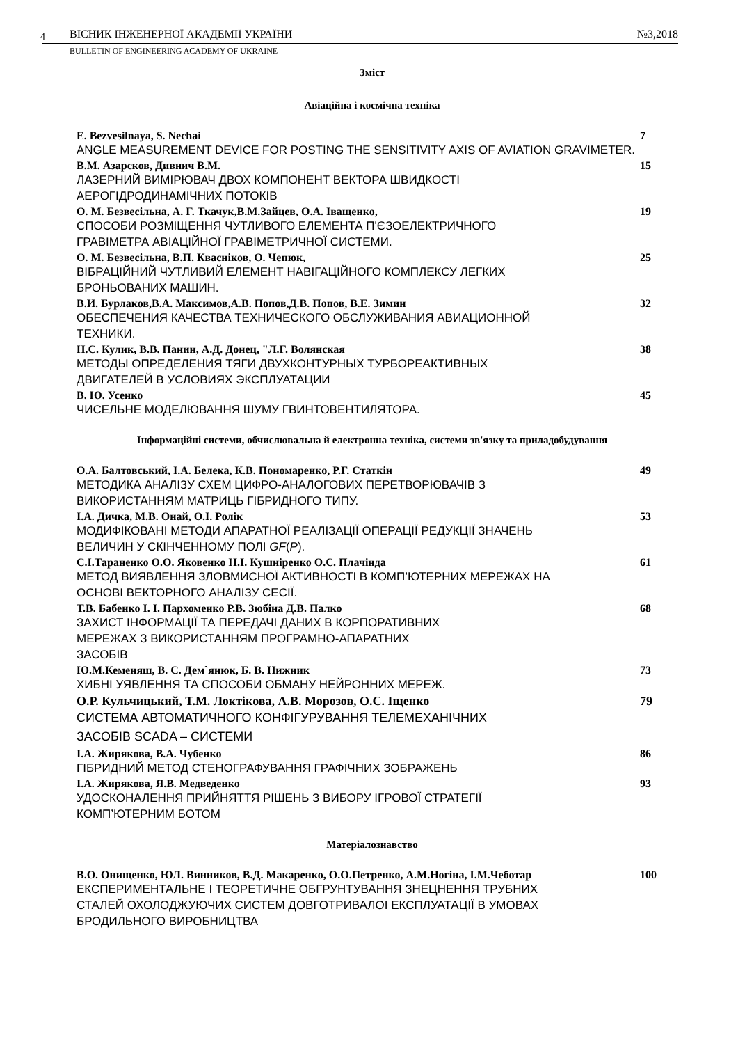4
ВІСНИК ІНЖЕНЕРНОЇ АКАДЕМІЇ УКРАЇНИ №3,2018
BULLETIN OF ENGINEERING ACADEMY OF UKRAINE
Зміст
Авіаційна і космічна техніка
E. Bezvesilnaya, S. Nechai 7
ANGLE MEASUREMENT DEVICE FOR POSTING THE SENSITIVITY AXIS OF AVIATION GRAVIMETER.
В.М. Азарсков, Дивнич В.М. 15
ЛАЗЕРНИЙ ВИМІРЮВАЧ ДВОХ КОМПОНЕНТ ВЕКТОРА ШВИДКОСТІ
АЕРОГІДРОДИНАМІЧНИХ ПОТОКІВ
О. М. Безвесільна, А. Г. Ткачук,В.М.Зайцев, О.А. Іващенко, 19
СПОСОБИ РОЗМІЩЕННЯ ЧУТЛИВОГО ЕЛЕМЕНТА П'ЄЗОЕЛЕКТРИЧНОГО
ГРАВІМЕТРА АВІАЦІЙНОЇ ГРАВІМЕТРИЧНОЇ СИСТЕМИ.
О. М. Безвесільна, В.П. Квасніков, О. Чепюк, 25
ВІБРАЦІЙНИЙ ЧУТЛИВИЙ ЕЛЕМЕНТ НАВІГАЦІЙНОГО КОМПЛЕКСУ ЛЕГКИХ
БРОНЬОВАНИХ МАШИН.
В.И. Бурлаков,В.А. Максимов,А.В. Попов,Д.В. Попов, В.Е. Зимин 32
ОБЕСПЕЧЕНИЯ КАЧЕСТВА ТЕХНИЧЕСКОГО ОБСЛУЖИВАНИЯ АВИАЦИОННОЙ
ТЕХНИКИ.
Н.С. Кулик, В.В. Панин, А.Д. Донец, "Л.Г. Волянская 38
МЕТОДЫ ОПРЕДЕЛЕНИЯ ТЯГИ ДВУХКОНТУРНЫХ ТУРБОРЕАКТИВНЫХ
ДВИГАТЕЛЕЙ В УСЛОВИЯХ ЭКСПЛУАТАЦИИ
В. Ю. Усенко 45
ЧИСЕЛЬНЕ МОДЕЛЮВАННЯ ШУМУ ГВИНТОВЕНТИЛЯТОРА.
Інформаційні системи, обчислювальна й електронна техніка, системи зв'язку та приладобудування
О.А. Балтовський, І.А. Белека, К.В. Пономаренко, Р.Г. Статкін 49
МЕТОДИКА АНАЛІЗУ СХЕМ ЦИФРО-АНАЛОГОВИХ ПЕРЕТВОРЮВАЧІВ З
ВИКОРИСТАННЯМ МАТРИЦЬ ГІБРИДНОГО ТИПУ.
І.А. Дичка, М.В. Онай, О.І. Ролік 53
МОДИФІКОВАНІ МЕТОДИ АПАРАТНОЇ РЕАЛІЗАЦІЇ ОПЕРАЦІЇ РЕДУКЦІЇ ЗНАЧЕНЬ
ВЕЛИЧИН У СКІНЧЕННОМУ ПОЛІ GF(P).
С.І.Тараненко О.О. Яковенко Н.І. Кушніренко О.Є. Плачінда 61
МЕТОД ВИЯВЛЕННЯ ЗЛОВМИСНОЇ АКТИВНОСТІ В КОМП’ЮТЕРНИХ МЕРЕЖАХ НА
ОСНОВІ ВЕКТОРНОГО АНАЛІЗУ СЕСІЇ.
Т.В. Бабенко І. І. Пархоменко Р.В. Зюбіна Д.В. Палко 68
ЗАХИСТ ІНФОРМАЦІЇ ТА ПЕРЕДАЧІ ДАНИХ В КОРПОРАТИВНИХ
МЕРЕЖАХ З ВИКОРИСТАННЯМ ПРОГРАМНО-АПАРАТНИХ
ЗАСОБІВ
Ю.М.Кеменяш, В. С. Дем`янюк, Б. В. Нижник 73
ХИБНІ УЯВЛЕННЯ ТА СПОСОБИ ОБМАНУ НЕЙРОННИХ МЕРЕЖ.
О.Р. Кульчицький, Т.М. Локтікова, А.В. Морозов, О.С. Іщенко 79
СИСТЕМА АВТОМАТИЧНОГО КОНФІГУРУВАННЯ ТЕЛЕМЕХАНІЧНИХ
ЗАСОБІВ SCADA – СИСТЕМИ
І.А. Жирякова, В.А. Чубенко 86
ГІБРИДНИЙ МЕТОД СТЕНОГРАФУВАННЯ ГРАФІЧНИХ ЗОБРАЖЕНЬ
І.А. Жирякова, Я.В. Медведенко 93
УДОСКОНАЛЕННЯ ПРИЙНЯТТЯ РІШЕНЬ З ВИБОРУ ІГРОВОЇ СТРАТЕГІЇ
КОМП’ЮТЕРНИМ БОТОМ
Матеріалознавство
В.О. Онищенко, ЮЛ. Винников, В.Д. Макаренко, О.О.Петренко, А.М.Ногіна, І.М.Чеботар 100
ЕКСПЕРИМЕНТАЛЬНЕ І ТЕОРЕТИЧНЕ ОБГРУНТУВАННЯ ЗНЕЦНЕННЯ ТРУБНИХ
СТАЛЕЙ ОХОЛОДЖУЮЧИХ СИСТЕМ ДОВГОТРИВАЛОІ ЕКСПЛУАТАЦІЇ В УМОВАХ
БРОДИЛЬНОГО ВИРОБНИЦТВА